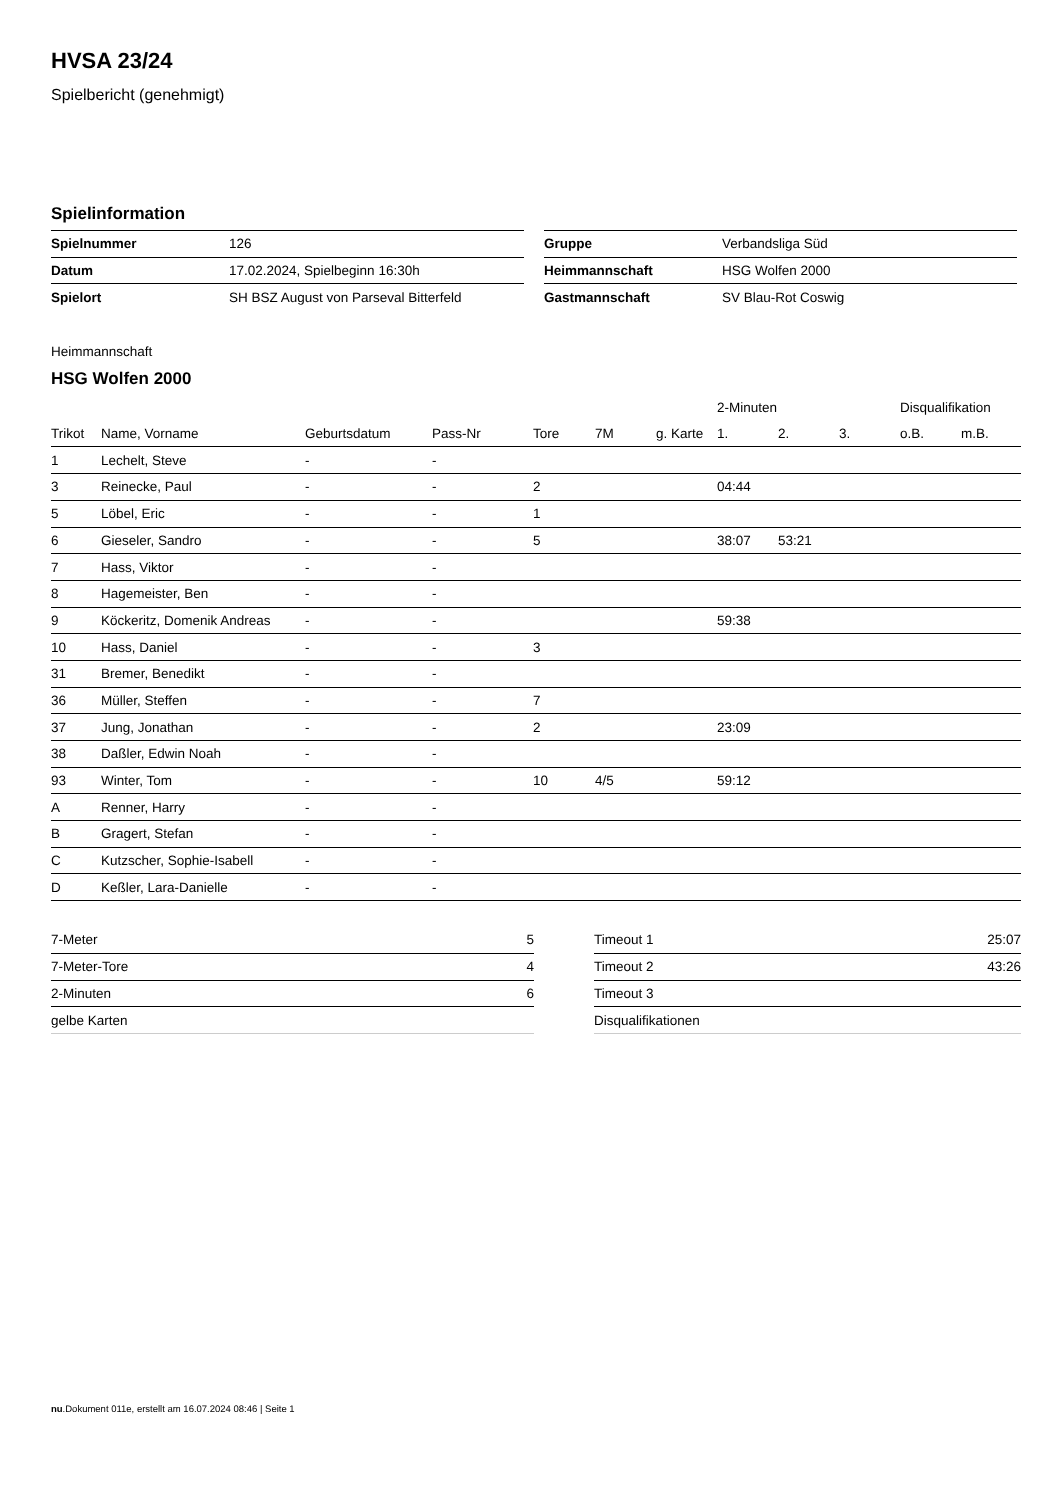HVSA 23/24
Spielbericht (genehmigt)
Spielinformation
| Spielnummer | 126 |
| Datum | 17.02.2024, Spielbeginn 16:30h |
| Spielort | SH BSZ August von Parseval Bitterfeld |
| Gruppe | Verbandsliga Süd |
| Heimmannschaft | HSG Wolfen 2000 |
| Gastmannschaft | SV Blau-Rot Coswig |
Heimmannschaft
HSG Wolfen 2000
| | | | | | | | 2-Minuten | | | Disqualifikation | |
| --- | --- | --- | --- | --- | --- | --- | --- | --- | --- | --- | --- |
| Trikot | Name, Vorname | Geburtsdatum | Pass-Nr | Tore | 7M | g. Karte | 1. | 2. | 3. | o.B. | m.B. |
| 1 | Lechelt, Steve | - | - | | | | | | | | |
| 3 | Reinecke, Paul | - | - | 2 | | | 04:44 | | | | |
| 5 | Löbel, Eric | - | - | 1 | | | | | | | |
| 6 | Gieseler, Sandro | - | - | 5 | | | 38:07 | 53:21 | | | |
| 7 | Hass, Viktor | - | - | | | | | | | | |
| 8 | Hagemeister, Ben | - | - | | | | | | | | |
| 9 | Köckeritz, Domenik Andreas | - | - | | | | 59:38 | | | | |
| 10 | Hass, Daniel | - | - | 3 | | | | | | | |
| 31 | Bremer, Benedikt | - | - | | | | | | | | |
| 36 | Müller, Steffen | - | - | 7 | | | | | | | |
| 37 | Jung, Jonathan | - | - | 2 | | | 23:09 | | | | |
| 38 | Daßler, Edwin Noah | - | - | | | | | | | | |
| 93 | Winter, Tom | - | - | 10 | 4/5 | | 59:12 | | | | |
| A | Renner, Harry | - | - | | | | | | | | |
| B | Gragert, Stefan | - | - | | | | | | | | |
| C | Kutzscher, Sophie-Isabell | - | - | | | | | | | | |
| D | Keßler, Lara-Danielle | - | - | | | | | | | | |
| 7-Meter | 5 |
| 7-Meter-Tore | 4 |
| 2-Minuten | 6 |
| gelbe Karten | |
| Timeout 1 | 25:07 |
| Timeout 2 | 43:26 |
| Timeout 3 | |
| Disqualifikationen | |
nu.Dokument 011e, erstellt am 16.07.2024 08:46 | Seite 1